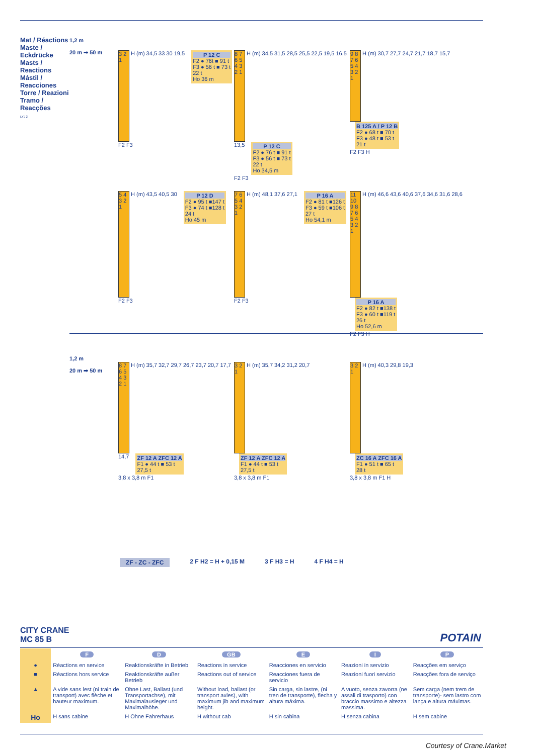Mat / Réactions
Maste / Eckdrücke
Masts / Reactions
Mástil / Reacciones
Torre / Reazioni
Tramo / Reacções
LYJ 2
1,2 m
20 m ➡ 50 m
3 2 1 H (m) 34,5 33 30 19,5
P 12 C F2 ● 76t ■ 91 t
F3 ● 56 t ■ 73 t
22 t
Ho 36 m
F2 F3
8 7 6 5 4 3 2 1 H (m) 34,5 31,5 28,5 25,5 22,5 19,5 16,5 13,5
P 12 C F2 ● 76 t ■ 91 t
F3 ● 56 t ■ 73 t
22 t
Ho 34,5 m
F2 F3
9 8 7 6 5 4 3 2 1 H (m) 30,7 27,7 24,7 21,7 18,7 15,7
B 125 A / P 12 B F2 ● 68 t ■ 70 t
F3 ● 48 t ■ 53 t
21 t
F2 F3 H
5 4 3 2 1 H (m) 43,5 40,5 30
P 12 D F2 ● 95 t ■147 t
F3 ● 74 t ■128 t
24 t
Ho 45 m
F2 F3
7 6 5 4 3 2 1 H (m) 48,1 37,6 27,1
P 16 A F2 ● 81 t ■126 t
F3 ● 59 t ■106 t
27 t
Ho 54,1 m
F2 F3
11 10 9 8 7 6 5 4 3 2 1 H (m) 46,6 43,6 40,6 37,6 34,6 31,6 28,6
P 16 A F2 ● 82 t ■138 t
F3 ● 60 t ■119 t
26 t
Ho 52,6 m
F2 F3 H
1,2 m
20 m ➡ 50 m
8 7 6 5 4 3 2 1 H (m) 35,7 32,7 29,7 26,7 23,7 20,7 17,7 14,7
ZF 12 A ZFC 12 A F1 ● 44 t ■ 53 t
27,5 t
3,8 x 3,8 m F1
3 2 1 H (m) 35,7 34,2 31,2 20,7
ZF 12 A ZFC 12 A F1 ● 44 t ■ 53 t
27,5 t
3,8 x 3,8 m F1
3 2 1 H (m) 40,3 29,8 19,3
ZC 16 A ZFC 16 A F1 ● 51 t ■ 65 t
28 t
3,8 x 3,8 m F1 H
ZF - ZC - ZFC 2 F H2 = H + 0,15 M 3 F H3 = H 4 F H4 = H
CITY CRANE
MC 85 B
POTAIN
| | F | D | GB | E | I | P |
| ● | Réactions en service | Reaktionskräfte in Betrieb | Reactions in service | Reacciones en servicio | Reazioni in servizio | Reacções em serviço |
| ■ | Réactions hors service | Reaktionskräfte außer Betrieb | Reactions out of service | Reacciones fuera de servicio | Reazioni fuori servizio | Reacções fora de serviço |
| ▲ | A vide sans lest (ni train de transport) avec flèche et hauteur maximum. | Ohne Last, Ballast (und Transportachse), mit Maximalausleger und Maximalhöhe. | Without load, ballast (or transport axles), with maximum jib and maximum height. | Sin carga, sin lastre, (ni tren de transporte), flecha y altura máxima. | A vuoto, senza zavorra (ne assali di trasporto) con braccio massimo e altezza massima. | Sem carga (nem trem de transporte)- sem lastro com lança e altura máximas. |
| Ho | H sans cabine | H Ohne Fahrerhaus | H without cab | H sin cabina | H senza cabina | H sem cabine |
Courtesy of Crane.Market